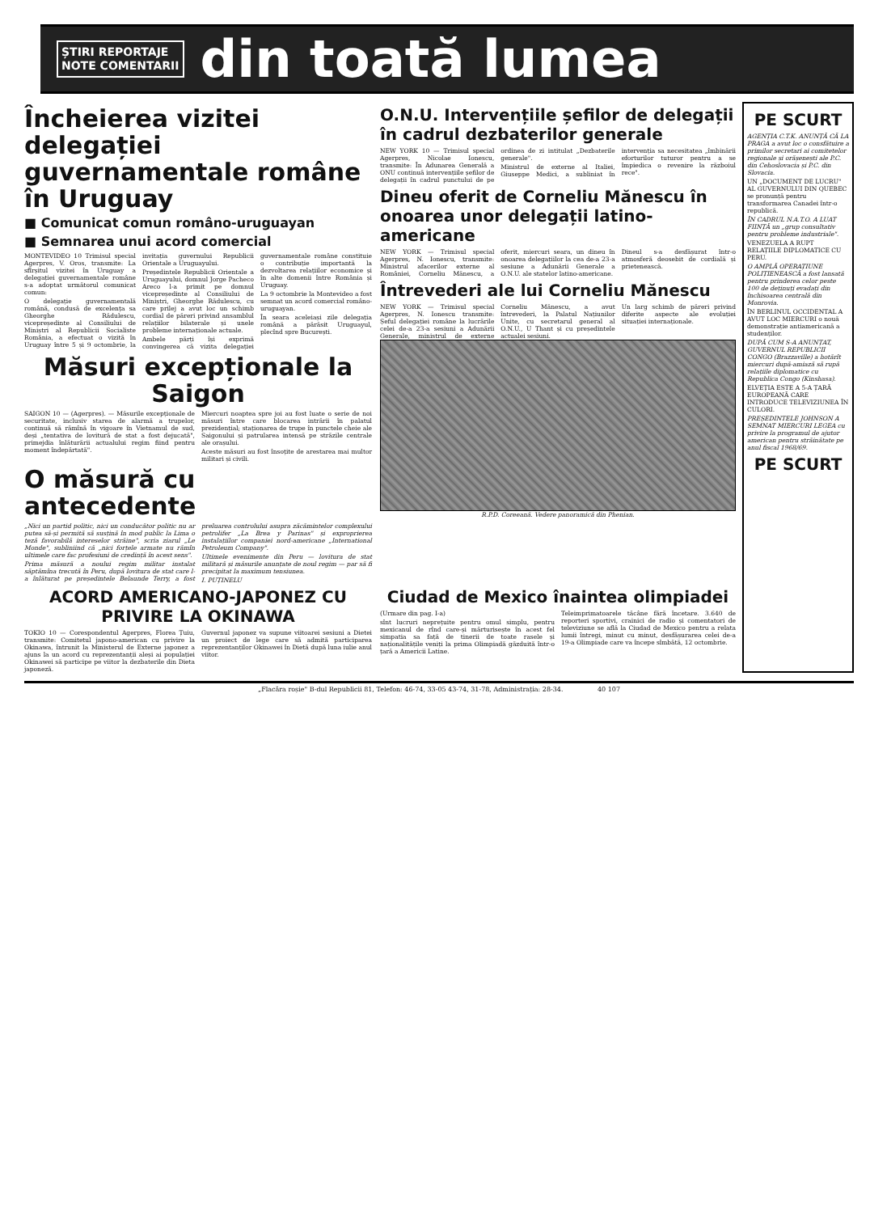ȘTIRI REPORTAJE
NOTE COMENTARII
din toată lumea
Încheierea vizitei delegației guvernamentale române în Uruguay
■ Comunicat comun româno-uruguayan
■ Semnarea unui acord comercial
MONTEVIDEO 10 Trimisul special Agerpres, V. Oros, transmite: La sfîrșitul vizitei în Uruguay a delegației guvernamentale române s-a adoptat următorul comunicat comun:
O delegație guvernamentală română, condusă de excelența sa Gheorghe Rădulescu, vicepreședinte al Consiliului de Miniștri al Republicii Socialiste România, a efectuat o vizită în Uruguay între 5 și 9 octombrie, la invitația guvernului Republicii Orientale a Uruguayului.
Președintele Republicii Orientale a Uruguayului, domnul Jorge Pacheco Areco l-a primit pe domnul vicepreședinte al Consiliului de Miniștri, Gheorghe Rădulescu, cu care prilej a avut loc un schimb cordial de păreri privind ansamblul relațiilor bilaterale și unele probleme internaționale actuale.
Ambele părți își exprimă convingerea că vizita delegației guvernamentale române constituie o contribuție importantă la dezvoltarea relațiilor economice și în alte domenii între România și Uruguay.
La 9 octombrie la Montevideo a fost semnat un acord comercial româno-uruguayan.
În seara aceleiași zile delegația română a părăsit Uruguayul, plecînd spre București.
Măsuri excepționale la Saigon
SAIGON 10 — (Agerpres). — Măsurile excepționale de securitate, inclusiv starea de alarmă a trupelor, continuă să rămînă în vigoare în Vietnamul de sud, deși „tentativa de lovitură de stat a fost dejucată", primejdia înlăturării actualului regim fiind pentru moment îndepărtată".
Miercuri noaptea spre joi au fost luate o serie de noi măsuri între care blocarea intrării în palatul prezidențial; staționarea de trupe în punctele cheie ale Saigonului și patrularea intensă pe străzile centrale ale orașului.
Aceste măsuri au fost însoțite de arestarea mai multor militari și civili.
O măsură cu antecedente
„Nici un partid politic, nici un conducător politic nu ar putea să-și permită să susțină în mod public la Lima o teză favorabilă intereselor străine", scria ziarul „Le Monde", subliniind că „nici forțele armate nu rămîn ultimele care fac profesiuni de credință în acest sens".
Prima măsură a noului regim militar instalat săptămîna trecută în Peru, după lovitura de stat care l-a înlăturat pe președintele Belaunde Terry, a fost preluarea controlului asupra zăcămintelor complexului petrolifer „La Brea y Parinas" și exproprierea instalațiilor companiei nord-americane „International Petroleum Company".
Ultimele evenimente din Peru — lovitura de stat militară și măsurile anunțate de noul regim — par să fi precipitat la maximum tensiunea.
I. PUȚINELU
O.N.U. Intervențiile șefilor de delegații în cadrul dezbaterilor generale
NEW YORK 10 — Trimisul special Agerpres, Nicolae Ionescu, transmite: În Adunarea Generală a ONU continuă intervențiile șefilor de delegații în cadrul punctului de pe ordinea de zi intitulat „Dezbaterile generale".
Ministrul de externe al Italiei, Giuseppe Medici, a subliniat în intervenția sa necesitatea „îmbinării eforturilor tuturor pentru a se împiedica o revenire la războiul rece".
Dineu oferit de Corneliu Mănescu în onoarea unor delegații latino-americane
NEW YORK — Trimisul special Agerpres, N. Ionescu, transmite: Ministrul afacerilor externe al României, Corneliu Mănescu, a oferit, miercuri seara, un dineu în onoarea delegațiilor la cea de-a 23-a sesiune a Adunării Generale a O.N.U. ale statelor latino-americane.
Dineul s-a desfășurat într-o atmosferă deosebit de cordială și prietenească.
Întrevederi ale lui Corneliu Mănescu
NEW YORK — Trimisul special Agerpres, N. Ionescu transmite: Șeful delegației române la lucrările celei de-a 23-a sesiuni a Adunării Generale, ministrul de externe Corneliu Mănescu, a avut întrevederi, la Palatul Națiunilor Unite, cu secretarul general al O.N.U., U Thant și cu președintele actualei sesiuni.
Un larg schimb de păreri privind diferite aspecte ale evoluției situației internaționale.
R.P.D. Coreeană. Vedere panoramică din Phenian.
ACORD AMERICANO-JAPONEZ CU PRIVIRE LA OKINAWA
TOKIO 10 — Corespondentul Agerpres, Florea Țuiu, transmite: Comitetul japono-american cu privire la Okinawa, întrunit la Ministerul de Externe japonez a ajuns la un acord cu reprezentanții aleși ai populației Okinawei să participe pe viitor la dezbaterile din Dieta japoneză.
Guvernul japonez va supune viitoarei sesiuni a Dietei un proiect de lege care să admită participarea reprezentanților Okinawei în Dietă după luna iulie anul viitor.
Ciudad de Mexico înaintea olimpiadei
(Urmare din pag. I-a)
sînt lucruri neprețuite pentru omul simplu, pentru mexicanul de rînd care-și mărturisește în acest fel simpatia sa față de tinerii de toate rasele și naționalitățile veniți la prima Olimpiadă găzduită într-o țară a Americii Latine.
Teleimprimatoarele tăcâne fără încetare. 3.640 de reporteri sportivi, crainici de radio și comentatori de televiziune se află la Ciudad de Mexico pentru a relata lumii întregi, minut cu minut, desfășurarea celei de-a 19-a Olimpiade care va începe sîmbătă, 12 octombrie.
PE SCURT
AGENȚIA C.T.K. ANUNȚĂ CĂ LA PRAGA a avut loc o consfătuire a primilor secretari ai comitetelor regionale și orășenești ale P.C. din Cehoslovacia și P.C. din Slovacia.
UN „DOCUMENT DE LUCRU" AL GUVERNULUI DIN QUEBEC se pronunță pentru transformarea Canadei într-o republică.
ÎN CADRUL N.A.T.O. A LUAT FIINȚĂ un „grup consultativ pentru probleme industriale".
VENEZUELA A RUPT RELAȚIILE DIPLOMATICE CU PERU.
O AMPLĂ OPERAȚIUNE POLIȚIENEASCĂ a fost lansată pentru prinderea celor peste 100 de deținuți evadați din închisoarea centrală din Monrovia.
ÎN BERLINUL OCCIDENTAL A AVUT LOC MIERCURI o nouă demonstrație antiamericană a studenților.
DUPĂ CUM S-A ANUNȚAT, GUVERNUL REPUBLICII CONGO (Brazzaville) a hotărît miercuri după-amiază să rupă relațiile diplomatice cu Republica Congo (Kinshasa).
ELVEȚIA ESTE A 5-A ȚARĂ EUROPEANĂ CARE INTRODUCE TELEVIZIUNEA ÎN CULORI.
PREȘEDINTELE JOHNSON A SEMNAT MIERCURI LEGEA cu privire la programul de ajutor american pentru străinătate pe anul fiscal 1968/69.
PE SCURT
„Flacăra roșie" B-dul Republicii 81, Telefon: 46-74, 33-05 43-74, 31-78, Administrația: 28-34. 40 107